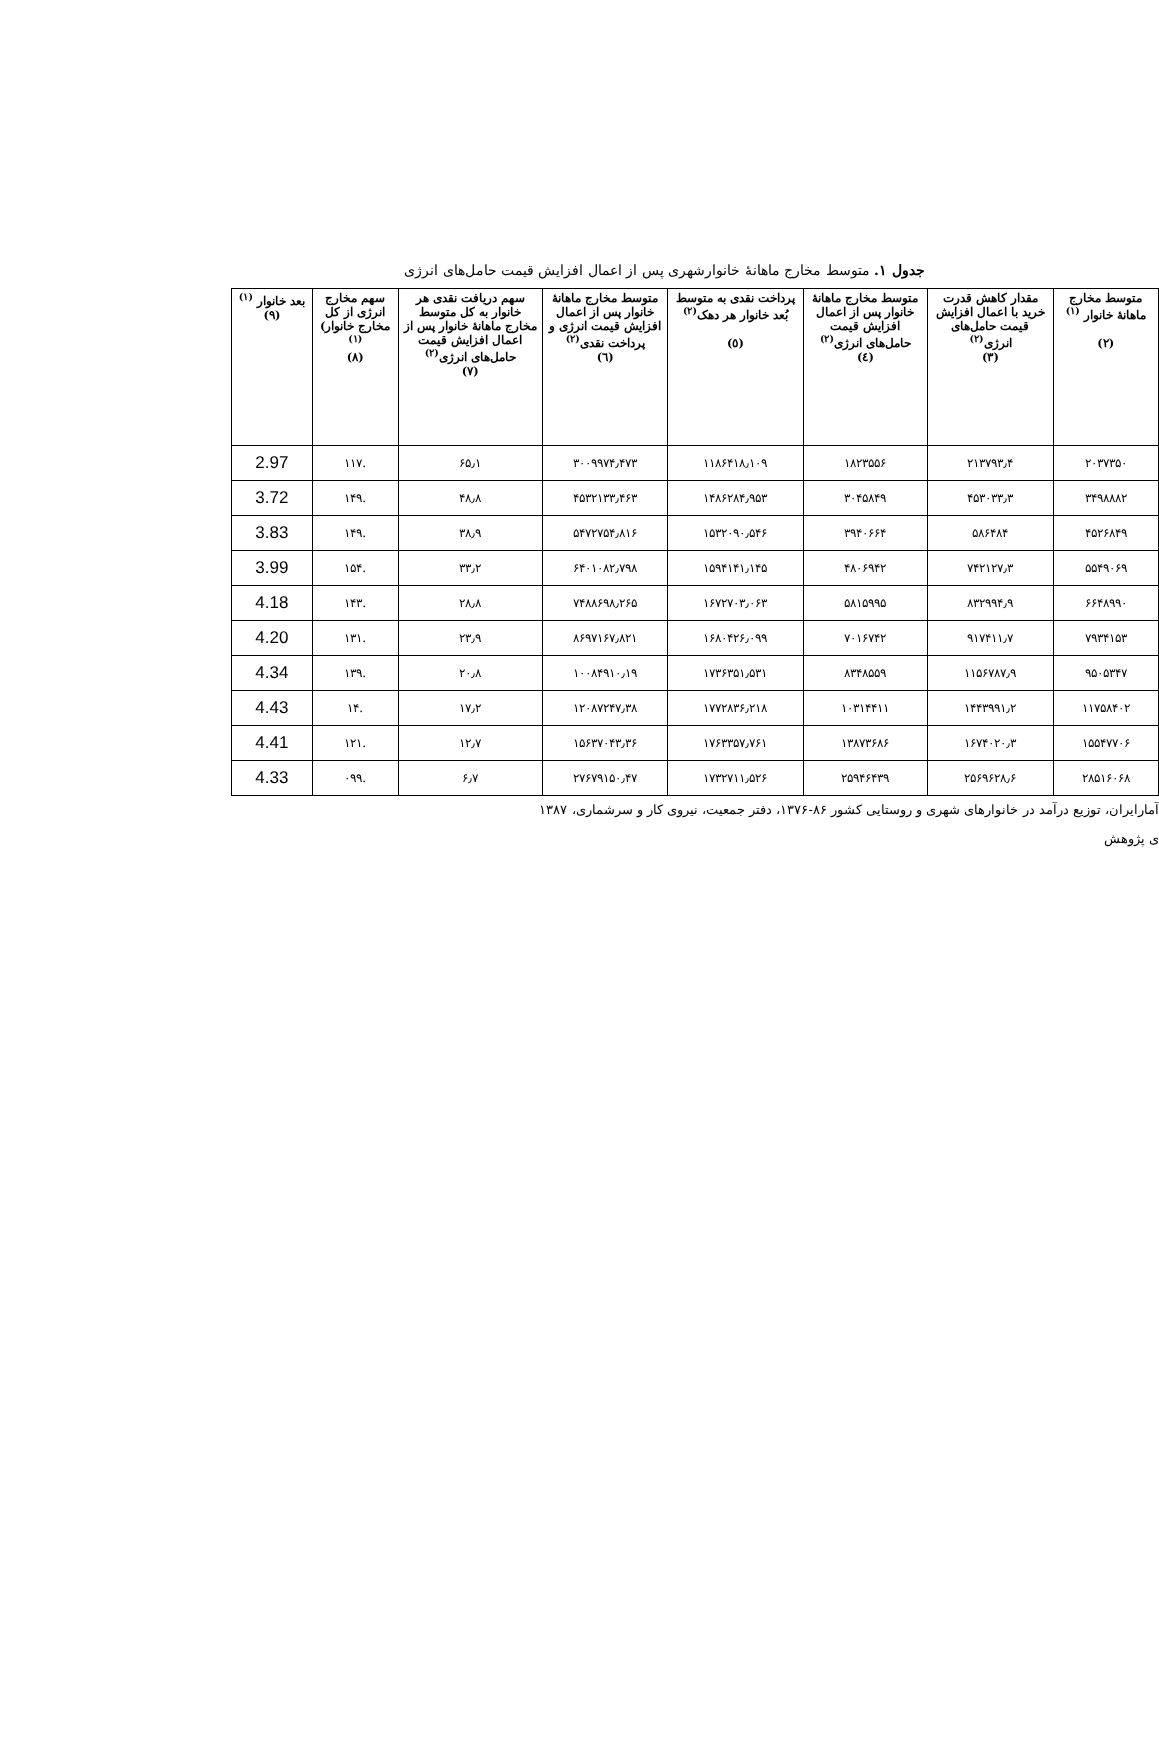جدول ۱. متوسط مخارج ماهانهٔ خانوارشهری پس از اعمال افزایش قیمت حامل‌های انرژی
| متوسط مخارج ماهانهٔ خانوار <sup>(۱)</sup> (۲) | مقدار کاهش قدرت خرید با اعمال افزایش قیمت حامل‌های انرژی<sup>(۲)</sup> (۳) | متوسط مخارج ماهانهٔ خانوار پس از اعمال افزایش قیمت حامل‌های انرژی<sup>(۲)</sup> (٤) | پرداخت نقدی به متوسط بُعد خانوار هر دهک<sup>(۲)</sup> (٥) | متوسط مخارج ماهانهٔ خانوار پس از اعمال افزایش قیمت انرژی و پرداخت نقدی<sup>(۲)</sup> (٦) | سهم دریافت نقدی هر خانوار به کل متوسط مخارج ماهانهٔ خانوار پس از اعمال افزایش قیمت حامل‌های انرژی<sup>(۲)</sup> (۷) | سهم مخارج انرژی از کل مخارج خانوار)<sup>(۱)</sup> (۸) | بعد خانوار <sup>(۱)</sup> (۹) |
| --- | --- | --- | --- | --- | --- | --- | --- |
| ۲۰۳۷۳۵۰ | ۲۱۳۷۹۳٫۴ | ۱۸۲۳۵۵۶ | ۱۱۸۶۴۱۸٫۱۰۹ | ۳۰۰۹۹۷۴٫۴۷۳ | ۶۵٫۱ | .۱۱۷ | 2.97 |
| ۳۴۹۸۸۸۲ | ۴۵۳۰۳۳٫۳ | ۳۰۴۵۸۴۹ | ۱۴۸۶۲۸۴٫۹۵۳ | ۴۵۳۲۱۳۳٫۴۶۳ | ۴۸٫۸ | .۱۴۹ | 3.72 |
| ۴۵۲۶۸۴۹ | ۵۸۶۴۸۴ | ۳۹۴۰۶۶۴ | ۱۵۳۲۰۹۰٫۵۴۶ | ۵۴۷۲۷۵۴٫۸۱۶ | ۳۸٫۹ | .۱۴۹ | 3.83 |
| ۵۵۴۹۰۶۹ | ۷۴۲۱۲۷٫۳ | ۴۸۰۶۹۴۲ | ۱۵۹۴۱۴۱٫۱۴۵ | ۶۴۰۱۰۸۲٫۷۹۸ | ۳۳٫۲ | .۱۵۴ | 3.99 |
| ۶۶۴۸۹۹۰ | ۸۳۲۹۹۴٫۹ | ۵۸۱۵۹۹۵ | ۱۶۷۲۷۰۳٫۰۶۳ | ۷۴۸۸۶۹۸٫۲۶۵ | ۲۸٫۸ | .۱۴۳ | 4.18 |
| ۷۹۳۴۱۵۳ | ۹۱۷۴۱۱٫۷ | ۷۰۱۶۷۴۲ | ۱۶۸۰۴۲۶٫۰۹۹ | ۸۶۹۷۱۶۷٫۸۲۱ | ۲۳٫۹ | .۱۳۱ | 4.20 |
| ۹۵۰۵۳۴۷ | ۱۱۵۶۷۸۷٫۹ | ۸۳۴۸۵۵۹ | ۱۷۳۶۳۵۱٫۵۳۱ | ۱۰۰۸۴۹۱۰٫۱۹ | ۲۰٫۸ | .۱۳۹ | 4.34 |
| ۱۱۷۵۸۴۰۲ | ۱۴۴۳۹۹۱٫۲ | ۱۰۳۱۴۴۱۱ | ۱۷۷۲۸۳۶٫۲۱۸ | ۱۲۰۸۷۲۴۷٫۳۸ | ۱۷٫۲ | .۱۴ | 4.43 |
| ۱۵۵۴۷۷۰۶ | ۱۶۷۴۰۲۰٫۳ | ۱۳۸۷۳۶۸۶ | ۱۷۶۳۳۵۷٫۷۶۱ | ۱۵۶۳۷۰۴۳٫۳۶ | ۱۲٫۷ | .۱۲۱ | 4.41 |
| ۲۸۵۱۶۰۶۸ | ۲۵۶۹۶۲۸٫۶ | ۲۵۹۴۶۴۳۹ | ۱۷۳۲۷۱۱٫۵۲۶ | ۲۷۶۷۹۱۵۰٫۴۷ | ۶٫۷ | .۰۹۹ | 4.33 |
آمارایران، توزیع درآمد در خانوارهای شهری و روستایی کشور ۸۶-۱۳۷۶، دفتر جمعیت، نیروی کار و سرشماری، ۱۳۸۷
ی پژوهش